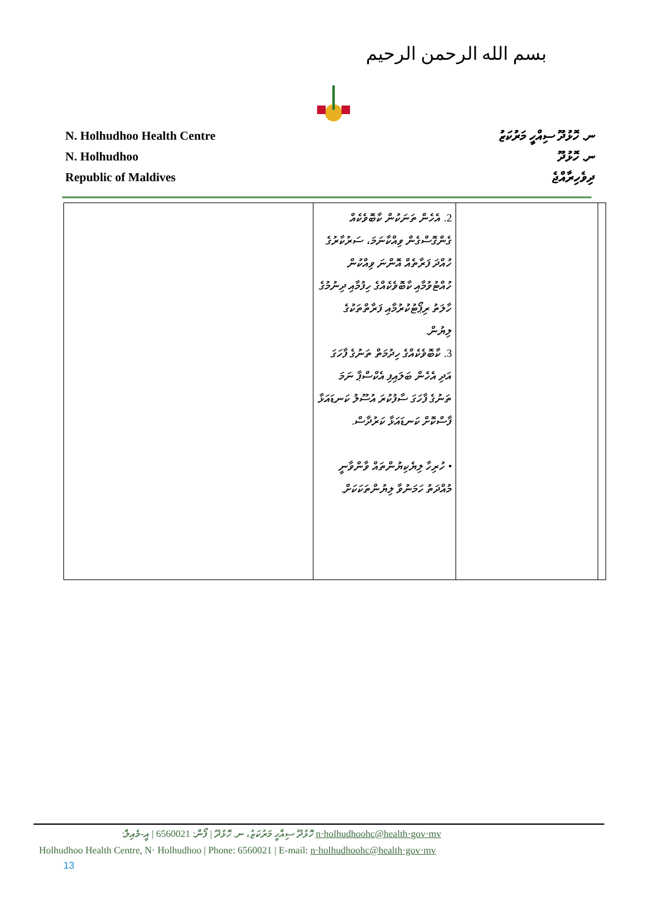بسم الله الرحمن الرحيم
N. Holhudhoo Health Centre
N. Holhudhoo
Republic of Maldives
ނ. ހޮޅުދޫ ސިއްހީ މަރުކަޒު
ނ. ހޮޅުދޫ
ދިވެހިރާއްޖެ
| | 2. އެހެން ތަނަކުން ކާބޮވެކެއް ގެންގޮސްގެން ވިއްކާނަމަ، ސަރުކާރުގެ ހުއްދަ ފަރާތެއް އޮންނަ ވިއްކުން ހުއްޓުވުމާއި ކާބޮވެކެއްގެ ހިފުމާއި ދިނުމުގެ ހާލަތު ރިޕޯޓުކުރުމާއި ފަރާތްތަކުގެ ލިޔުން. 3. ކާބޮވެކެއްގެ ހިދުމަތް ތަނުގެ ފާހަގަ އަދި އެހެން ބަލައިފި އެކްސްޕާ ނަމަ ތަނުގެ ފާހަގަ ސާފުކުރަ އުސޫލު ކަނޑައަޅާ ފާސްކޮށް ކަނޑައަޅާ ކަރުދާސް. • ހުރިހާ ލިޔެކިޔުންތައް ވާންވާނީ މުއްދަތު ހަމަނުވާ ލިޔުންތަކަކަށް. | | |
ހޮޅުދޫ ސިއްހީ މަރުކަޒު، ނ. ހޮޅުދޫ | ފޯން: 6560021 | އީ-މެއިލް: n·holhudhoohc@health·gov·mv
Holhudhoo Health Centre, N· Holhudhoo | Phone: 6560021 | E-mail: n·holhudhoohc@health·gov·mv
13